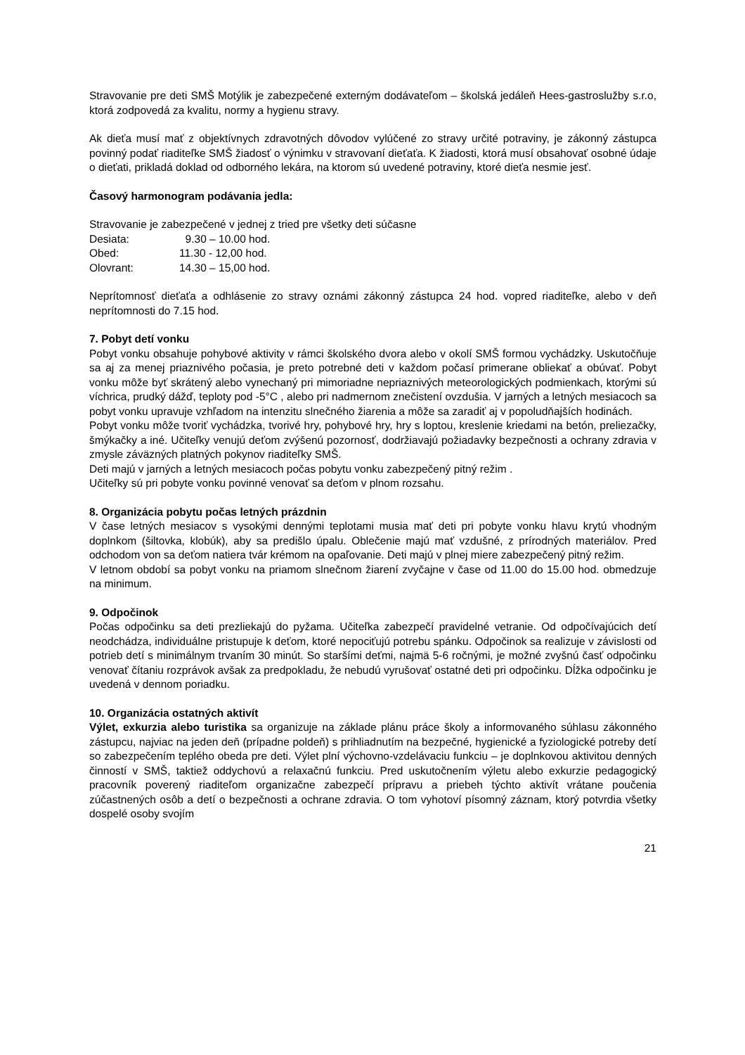Stravovanie pre deti SMŠ Motýlik je zabezpečené externým dodávateľom – školská jedáleň Hees-gastroslužby s.r.o, ktorá zodpovedá za kvalitu, normy a hygienu stravy.
Ak dieťa musí mať z objektívnych zdravotných dôvodov vylúčené zo stravy určité potraviny, je zákonný zástupca povinný podať riaditeľke SMŠ žiadosť o výnimku v stravovaní dieťaťa. K žiadosti, ktorá musí obsahovať osobné údaje o dieťati, prikladá doklad od odborného lekára, na ktorom sú uvedené potraviny, ktoré dieťa nesmie jesť.
Časový harmonogram podávania jedla:
Stravovanie je zabezpečené v jednej z tried pre všetky deti súčasne
| Desiata: | 9.30 – 10.00 hod. |
| Obed: | 11.30 - 12,00 hod. |
| Olovrant: | 14.30 – 15,00 hod. |
Neprítomnosť dieťaťa a odhlásenie zo stravy oznámi zákonný zástupca 24 hod. vopred riaditeľke, alebo v deň neprítomnosti do 7.15 hod.
7. Pobyt detí vonku
Pobyt vonku obsahuje pohybové aktivity v rámci školského dvora alebo v okolí SMŠ formou vychádzky. Uskutočňuje sa aj za menej priaznivého počasia, je preto potrebné deti v každom počasí primerane obliekať a obúvať. Pobyt vonku môže byť skrátený alebo vynechaný pri mimoriadne nepriaznivých meteorologických podmienkach, ktorými sú víchrica, prudký dážď, teploty pod -5°C , alebo pri nadmernom znečistení ovzdušia. V jarných a letných mesiacoch sa pobyt vonku upravuje vzhľadom na intenzitu slnečného žiarenia a môže sa zaradiť aj v popoludňajších hodinách.
Pobyt vonku môže tvoriť vychádzka, tvorivé hry, pohybové hry, hry s loptou, kreslenie kriedami na betón, preliezačky, šmýkačky a iné. Učiteľky venujú deťom zvýšenú pozornosť, dodržiavajú požiadavky bezpečnosti a ochrany zdravia v zmysle záväzných platných pokynov riaditeľky SMŠ.
Deti majú v jarných a letných mesiacoch počas pobytu vonku zabezpečený pitný režim .
Učiteľky sú pri pobyte vonku povinné venovať sa deťom v plnom rozsahu.
8. Organizácia pobytu počas letných prázdnin
V čase letných mesiacov s vysokými dennými teplotami musia mať deti pri pobyte vonku hlavu krytú vhodným doplnkom (šiltovka, klobúk), aby sa predišlo úpalu. Oblečenie majú mať vzdušné, z prírodných materiálov. Pred odchodom von sa deťom natiera tvár krémom na opaľovanie. Deti majú v plnej miere zabezpečený pitný režim.
V letnom období sa pobyt vonku na priamom slnečnom žiarení zvyčajne v čase od 11.00 do 15.00 hod. obmedzuje na minimum.
9. Odpočinok
Počas odpočinku sa deti prezliekajú do pyžama. Učiteľka zabezpečí pravidelné vetranie. Od odpočívajúcich detí neodchádza, individuálne pristupuje k deťom, ktoré nepociťujú potrebu spánku. Odpočinok sa realizuje v závislosti od potrieb detí s minimálnym trvaním 30 minút. So staršími deťmi, najmä 5-6 ročnými, je možné zvyšnú časť odpočinku venovať čítaniu rozprávok avšak za predpokladu, že nebudú vyrušovať ostatné deti pri odpočinku. Dĺžka odpočinku je uvedená v dennom poriadku.
10. Organizácia ostatných aktivít
Výlet, exkurzia alebo turistika sa organizuje na základe plánu práce školy a informovaného súhlasu zákonného zástupcu, najviac na jeden deň (prípadne poldeň) s prihliadnutím na bezpečné, hygienické a fyziologické potreby detí so zabezpečením teplého obeda pre deti. Výlet plní výchovno-vzdelávaciu funkciu – je doplnkovou aktivitou denných činností v SMŠ, taktiež oddychovú a relaxačnú funkciu. Pred uskutočnením výletu alebo exkurzie pedagogický pracovník poverený riaditeľom organizačne zabezpečí prípravu a priebeh týchto aktivít vrátane poučenia zúčastnených osôb a detí o bezpečnosti a ochrane zdravia. O tom vyhotoví písomný záznam, ktorý potvrdia všetky dospelé osoby svojím
21